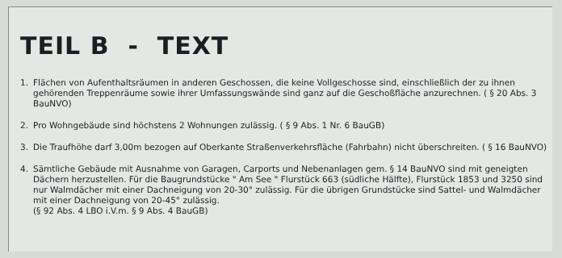TEIL B - TEXT
1. Flächen von Aufenthaltsräumen in anderen Geschossen, die keine Vollgeschosse sind, einschließlich der zu ihnen gehörenden Treppenräume sowie ihrer Umfassungswände sind ganz auf die Geschoßfläche anzurechnen. ( § 20 Abs. 3 BauNVO)
2. Pro Wohngebäude sind höchstens 2 Wohnungen zulässig. ( § 9 Abs. 1 Nr. 6 BauGB)
3. Die Traufhöhe darf 3,00m bezogen auf Oberkante Straßenverkehrsfläche (Fahrbahn) nicht überschreiten. ( § 16 BauNVO)
4. Sämtliche Gebäude mit Ausnahme von Garagen, Carports und Nebenanlagen gem. § 14 BauNVO sind mit geneigten Dächern herzustellen. Für die Baugrundstücke " Am See " Flurstück 663 (südliche Hälfte), Flurstück 1853 und 3250 sind nur Walmdächer mit einer Dachneigung von 20-30° zulässig. Für die übrigen Grundstücke sind Sattel- und Walmdächer mit einer Dachneigung von 20-45° zulässig.
(§ 92 Abs. 4 LBO i.V.m. § 9 Abs. 4 BauGB)